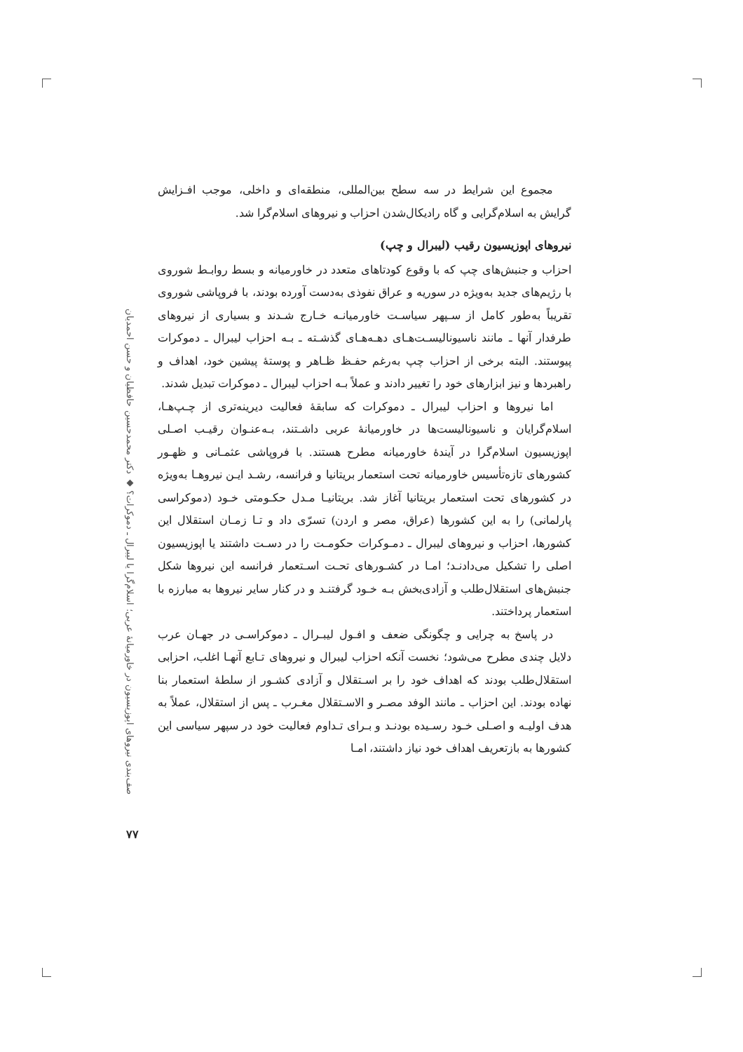مجموع این شرایط در سه سطح بین‌المللی، منطقه‌ای و داخلی، موجب افـزایش گرایش به اسلام‌گرایی و گاه رادیکال‌شدن احزاب و نیروهای اسلام‌گرا شد.
نیروهای اپوزیسیون رقیب (لیبرال و چپ)
احزاب و جنبش‌های چپ که با وقوع کودتاهای متعدد در خاورمیانه و بسط روابـط شوروی با رژیم‌های جدید به‌ویژه در سوریه و عراق نفوذی به‌دست آورده بودند، با فروپاشی شوروی تقریباً به‌طور کامل از سـپهر سیاسـت خاورمیانـه خـارج شـدند و بسیاری از نیروهای طرفدار آنها ـ مانند ناسیونالیسـت‌هـای دهـه‌هـای گذشـته ـ بـه احزاب لیبرال ـ دموکرات پیوستند. البته برخی از احزاب چپ به‌رغم حفـظ ظـاهر و پوستهٔ پیشین خود، اهداف و راهبردها و نیز ابزارهای خود را تغییر دادند و عملاً بـه احزاب لیبرال ـ دموکرات تبدیل شدند.
اما نیروها و احزاب لیبرال ـ دموکرات که سابقهٔ فعالیت دیرینه‌تری از چـپ‌هـا، اسلام‌گرایان و ناسیونالیست‌ها در خاورمیانهٔ عربی داشـتند، بـه‌عنـوان رقیـب اصـلی اپوزیسیون اسلام‌گرا در آیندهٔ خاورمیانه مطرح هستند. با فروپاشی عثمـانی و ظهـور کشورهای تازه‌تأسیس خاورمیانه تحت استعمار بریتانیا و فرانسه، رشـد ایـن نیروهـا به‌ویژه در کشورهای تحت استعمار بریتانیا آغاز شد. بریتانیـا مـدل حکـومتی خـود (دموکراسی پارلمانی) را به این کشورها (عراق، مصر و اردن) تسرّی داد و تـا زمـان استقلال این کشورها، احزاب و نیروهای لیبرال ـ دمـوکرات حکومـت را در دسـت داشتند یا اپوزیسیون اصلی را تشکیل می‌دادنـد؛ امـا در کشـورهای تحـت اسـتعمار فرانسه این نیروها شکل جنبش‌های استقلال‌طلب و آزادی‌بخش بـه خـود گرفتنـد و در کنار سایر نیروها به مبارزه با استعمار پرداختند.
در پاسخ به چرایی و چگونگی ضعف و افـول لیبـرال ـ دموکراسـی در جهـان عرب دلایل چندی مطرح می‌شود؛ نخست آنکه احزاب لیبرال و نیروهای تـابع آنهـا اغلب، احزابی استقلال‌طلب بودند که اهداف خود را بر اسـتقلال و آزادی کشـور از سلطهٔ استعمار بنا نهاده بودند. این احزاب ـ مانند الوفد مصـر و الاسـتقلال مغـرب ـ پس از استقلال، عملاً به هدف اولیـه و اصـلی خـود رسـیده بودنـد و بـرای تـداوم فعالیت خود در سپهر سیاسی این کشورها به بازتعریف اهداف خود نیاز داشتند، امـا
صف‌بندی نیروهای اپوزیسیون در خاورمیانهٔ عربی؛ اسلام‌گرا یا لیبرال ـ دموکرات؟ ◆ دکتر محمدحسین حافظیان و حسن احمدیان
۷۷